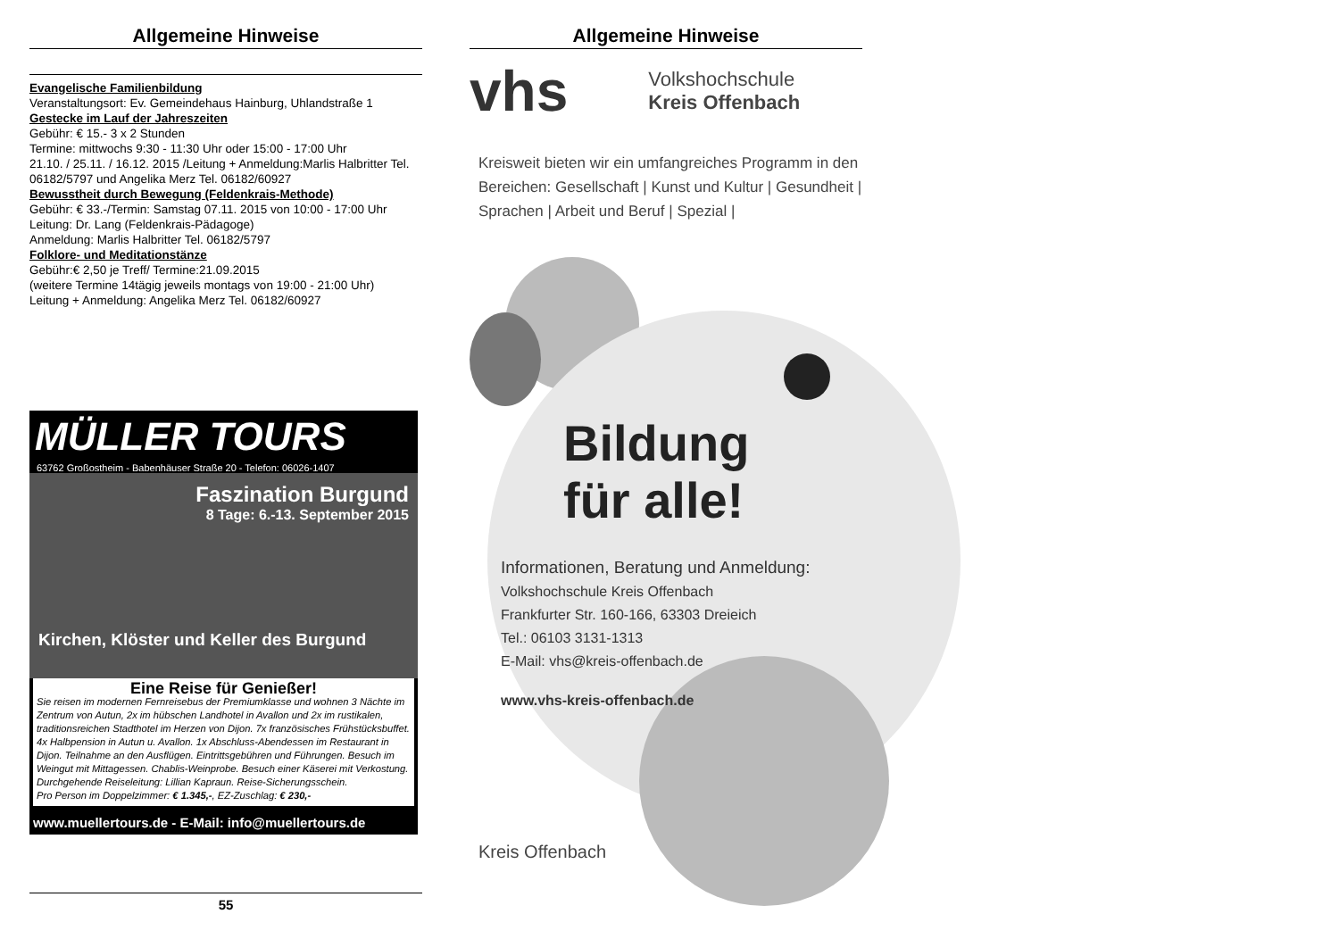Allgemeine Hinweise
Evangelische Familienbildung
Veranstaltungsort: Ev. Gemeindehaus Hainburg, Uhlandstraße 1
Gestecke im Lauf der Jahreszeiten
Gebühr: € 15.- 3 x 2 Stunden
Termine: mittwochs 9:30 - 11:30 Uhr oder 15:00 - 17:00 Uhr
21.10. / 25.11. / 16.12. 2015 /Leitung + Anmeldung:Marlis Halbritter Tel. 06182/5797 und Angelika Merz Tel. 06182/60927
Bewusstheit durch Bewegung (Feldenkrais-Methode)
Gebühr: € 33.-/Termin: Samstag 07.11. 2015 von 10:00 - 17:00 Uhr
Leitung: Dr. Lang (Feldenkrais-Pädagoge)
Anmeldung: Marlis Halbritter Tel. 06182/5797
Folklore- und Meditationstänze
Gebühr:€ 2,50 je Treff/ Termine:21.09.2015
(weitere Termine 14tägig jeweils montags von 19:00 - 21:00 Uhr)
Leitung + Anmeldung: Angelika Merz Tel. 06182/60927
MÜLLER TOURS
63762 Großostheim - Babenhäuser Straße 20 - Telefon: 06026-1407
Faszination Burgund
8 Tage: 6.-13. September 2015
Kirchen, Klöster und Keller des Burgund
Eine Reise für Genießer!
Sie reisen im modernen Fernreisebus der Premiumklasse und wohnen 3 Nächte im Zentrum von Autun, 2x im hübschen Landhotel in Avallon und 2x im rustikalen, traditionsreichen Stadthotel im Herzen von Dijon. 7x französisches Frühstücksbuffet. 4x Halbpension in Autun u. Avallon. 1x Abschluss-Abendessen im Restaurant in Dijon. Teilnahme an den Ausflügen. Eintrittsgebühren und Führungen. Besuch im Weingut mit Mittagessen. Chablis-Weinprobe. Besuch einer Käserei mit Verkostung. Durchgehende Reiseleitung: Lillian Kapraun. Reise-Sicherungsschein.
Pro Person im Doppelzimmer: € 1.345,-, EZ-Zuschlag: € 230,-
www.muellertours.de - E-Mail: info@muellertours.de
55
Allgemeine Hinweise
vhs Volkshochschule
Kreis Offenbach
Kreisweit bieten wir ein umfangreiches Programm in den Bereichen: Gesellschaft | Kunst und Kultur | Gesundheit | Sprachen | Arbeit und Beruf | Spezial |
Bildung
für alle!
Informationen, Beratung und Anmeldung:
Volkshochschule Kreis Offenbach
Frankfurter Str. 160-166, 63303 Dreieich
Tel.: 06103 3131-1313
E-Mail: vhs@kreis-offenbach.de
www.vhs-kreis-offenbach.de
Kreis Offenbach